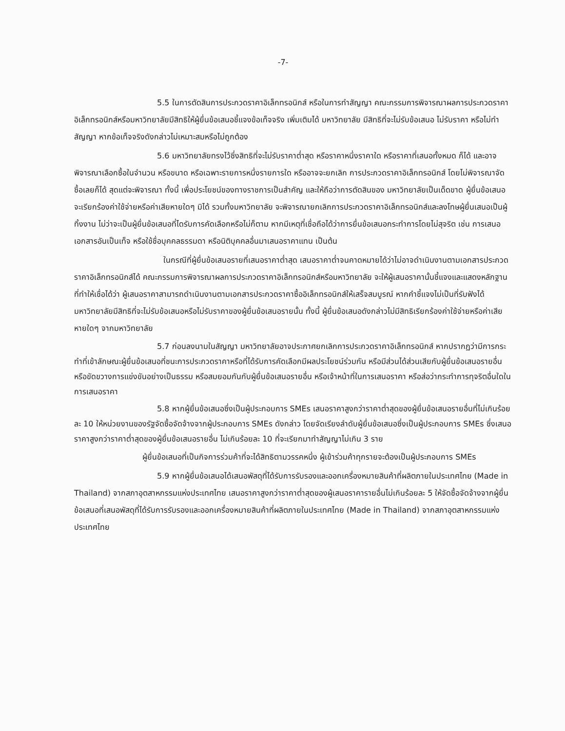-7-
5.5 ในการตัดสินการประกวดราคาอิเล็กทรอนิกส์ หรือในการทำสัญญา คณะกรรมการพิจารณาผลการประกวดราคาอิเล็กทรอนิกส์หรือมหาวิทยาลัยมีสิทธิให้ผู้ยื่นข้อเสนอชี้แจงข้อเท็จจริง เพิ่มเติมได้ มหาวิทยาลัย มีสิทธิที่จะไม่รับข้อเสนอ ไม่รับราคา หรือไม่ทำสัญญา หากข้อเท็จจริงดังกล่าวไม่เหมาะสมหรือไม่ถูกต้อง
5.6 มหาวิทยาลัยทรงไว้ซึ่งสิทธิที่จะไม่รับราคาต่ำสุด หรือราคาหนึ่งราคาใด หรือราคาที่เสนอทั้งหมด ก็ได้ และอาจพิจารณาเลือกซื้อในจำนวน หรือขนาด หรือเฉพาะรายการหนึ่งรายการใด หรืออาจจะยกเลิก การประกวดราคาอิเล็กทรอนิกส์ โดยไม่พิจารณาจัดซื้อเลยก็ได้ สุดแต่จะพิจารณา ทั้งนี้ เพื่อประโยชน์ของทางราชการเป็นสำคัญ และให้ถือว่าการตัดสินของ มหาวิทยาลัยเป็นเด็ดขาด ผู้ยื่นข้อเสนอจะเรียกร้องค่าใช้จ่ายหรือค่าเสียหายใดๆ มิได้ รวมทั้งมหาวิทยาลัย จะพิจารณายกเลิกการประกวดราคาอิเล็กทรอนิกส์และลงโทษผู้ยื่นเสนอเป็นผู้ทิ้งงาน ไม่ว่าจะเป็นผู้ยื่นข้อเสนอที่ไดรับการคัดเลือกหรือไม่ก็ตาม หากมีเหตุที่เชื่อถือได้ว่าการยื่นข้อเสนอกระทำการโดยไม่สุจริต เช่น การเสนอเอกสารอันเป็นเท็จ หรือใช้ชื่อบุคคลธรรมดา หรือนิติบุคคลอื่นมาเสนอราคาแทน เป็นต้น
ในกรณีที่ผู้ยื่นข้อเสนอรายที่เสนอราคาต่ำสุด เสนอราคาต่ำจนคาดหมายได้ว่าไม่อาจดำเนินงานตามเอกสารประกวดราคาอิเล็กทรอนิกส์ได้ คณะกรรมการพิจารณาผลการประกวดราคาอิเล็กทรอนิกส์หรือมหาวิทยาลัย จะให้ผู้เสนอราคานั้นชี้แจงและแสดงหลักฐานที่ทำให้เชื่อได้ว่า ผู้เสนอราคาสามารถดำเนินงานตามเอกสารประกวดราคาซื้ออิเล็กทรอนิกส์ให้เสร็จสมบูรณ์ หากคำชี้แจงไม่เป็นที่รับฟังได้ มหาวิทยาลัยมีสิทธิที่จะไม่รับข้อเสนอหรือไม่รับราคาของผู้ยื่นข้อเสนอรายนั้น ทั้งนี้ ผู้ยื่นข้อเสนอดังกล่าวไม่มีสิทธิเรียกร้องค่าใช้จ่ายหรือค่าเสียหายใดๆ จากมหาวิทยาลัย
5.7 ก่อนลงนามในสัญญา มหาวิทยาลัยอาจประกาศยกเลิกการประกวดราคาอิเล็กทรอนิกส์ หากปรากฏว่ามีการกระทำที่เข้าลักษณะผู้ยื่นข้อเสนอที่ชนะการประกวดราคาหรือที่ได้รับการคัดเลือกมีผลประโยชน์ร่วมกัน หรือมีส่วนได้ส่วนเสียกับผู้ยื่นข้อเสนอรายอื่น หรือขัดขวางการแข่งขันอย่างเป็นธรรม หรือสมยอมกันกับผู้ยื่นข้อเสนอรายอื่น หรือเจ้าหน้าที่ในการเสนอราคา หรือส่อว่ากระทำการทุจริตอื่นใดในการเสนอราคา
5.8 หากผู้ยื่นข้อเสนอซึ่งเป็นผู้ประกอบการ SMEs เสนอราคาสูงกว่าราคาต่ำสุดของผู้ยื่นข้อเสนอรายอื่นที่ไม่เกินร้อยละ 10 ให้หน่วยงานของรัฐจัดซื้อจัดจ้างจากผู้ประกอบการ SMEs ดังกล่าว โดยจัดเรียงลำดับผู้ยื่นข้อเสนอซึ่งเป็นผู้ประกอบการ SMEs ซึ่งเสนอราคาสูงกว่าราคาต่ำสุดของผู้ยื่นข้อเสนอรายอื่น ไม่เกินร้อยละ 10 ที่จะเรียกมาทำสัญญาไม่เกิน 3 ราย
ผู้ยื่นข้อเสนอที่เป็นกิจการร่วมค้าที่จะได้สิทธิตามวรรคหนึ่ง ผู้เข้าร่วมค้าทุกรายจะต้องเป็นผู้ประกอบการ SMEs
5.9 หากผู้ยื่นข้อเสนอได้เสนอพัสดุที่ได้รับการรับรองและออกเครื่องหมายสินค้าที่ผลิตภายในประเทศไทย (Made in Thailand) จากสภาอุตสาหกรรมแห่งประเทศไทย เสนอราคาสูงกว่าราคาต่ำสุดของผู้เสนอราคารายอื่นไม่เกินร้อยละ 5 ให้จัดซื้อจัดจ้างจากผู้ยื่นข้อเสนอที่เสนอพัสดุที่ได้รับการรับรองและออกเครื่องหมายสินค้าที่ผลิตภายในประเทศไทย (Made in Thailand) จากสภาอุตสาหกรรมแห่งประเทศไทย